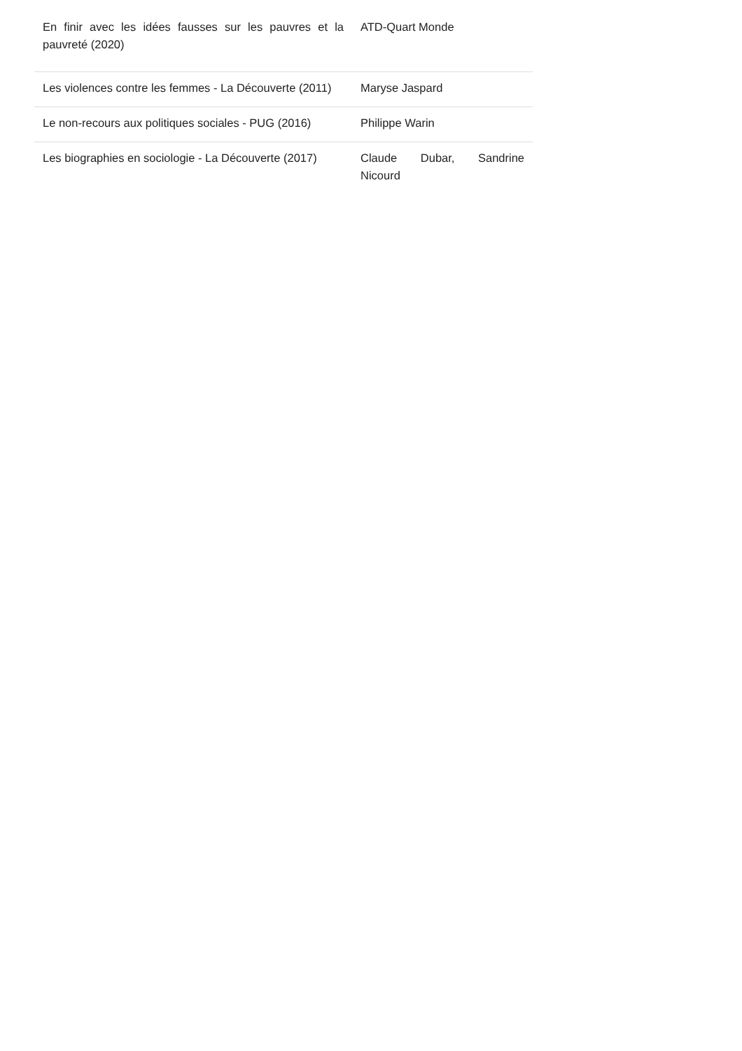| En finir avec les idées fausses sur les pauvres et la pauvreté (2020) | ATD-Quart Monde |
| Les violences contre les femmes - La Découverte (2011) | Maryse Jaspard |
| Le non-recours aux politiques sociales - PUG (2016) | Philippe Warin |
| Les biographies en sociologie - La Découverte (2017) | Claude Dubar, Sandrine Nicourd |